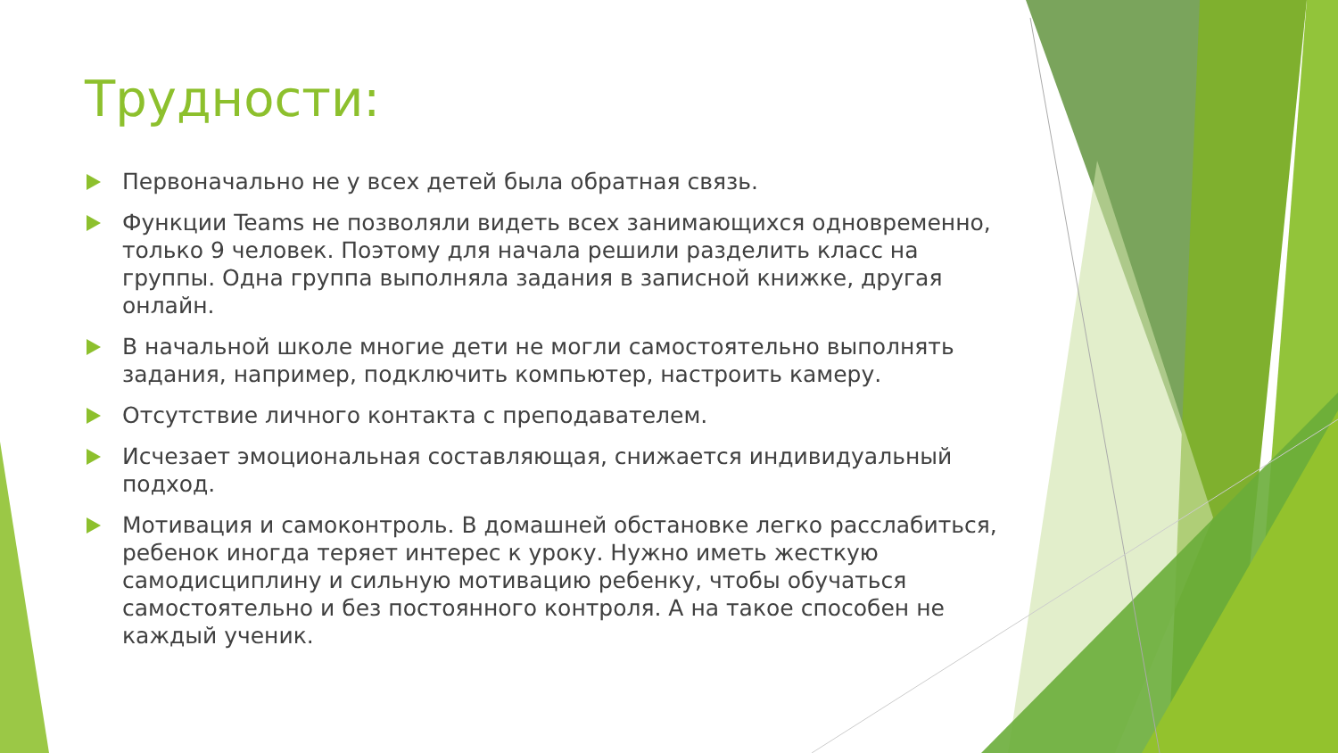Трудности:
Первоначально не у всех детей была обратная связь.
Функции Teams не позволяли видеть всех занимающихся одновременно, только 9 человек. Поэтому для начала решили разделить класс на группы. Одна группа выполняла задания в записной книжке, другая онлайн.
В начальной школе многие дети не могли самостоятельно выполнять задания, например, подключить компьютер, настроить камеру.
Отсутствие личного контакта с преподавателем.
Исчезает эмоциональная составляющая, снижается индивидуальный подход.
Мотивация и самоконтроль. В домашней обстановке легко расслабиться, ребенок иногда теряет интерес к уроку. Нужно иметь жесткую самодисциплину и сильную мотивацию ребенку, чтобы обучаться самостоятельно и без постоянного контроля. А на такое способен не каждый ученик.